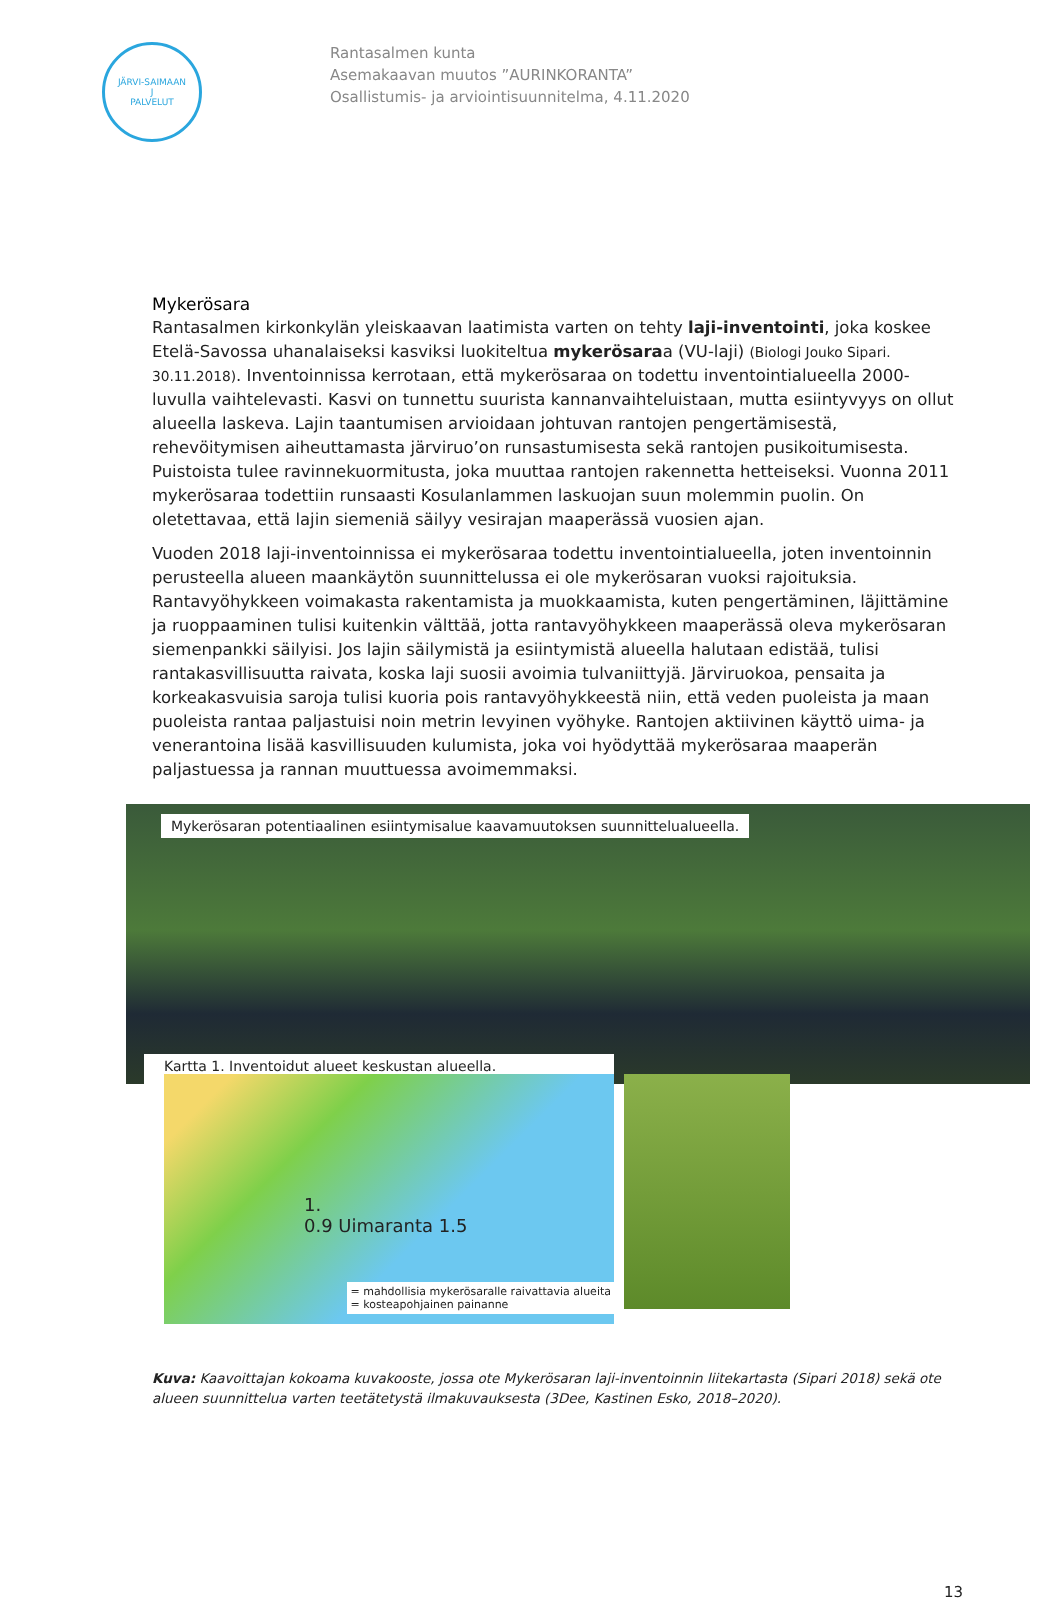JÄRVI-SAIMAAN
J
PALVELUT
Rantasalmen kunta
Asemakaavan muutos ”AURINKORANTA”
Osallistumis- ja arviointisuunnitelma, 4.11.2020
Mykerösara
Rantasalmen kirkonkylän yleiskaavan laatimista varten on tehty laji-inventointi, joka koskee Etelä-Savossa uhanalaiseksi kasviksi luokiteltua mykerösaraa (VU-laji) (Biologi Jouko Sipari. 30.11.2018). Inventoinnissa kerrotaan, että mykerösaraa on todettu inventointialueella 2000-luvulla vaihtelevasti. Kasvi on tunnettu suurista kannanvaihteluistaan, mutta esiintyvyys on ollut alueella laskeva. Lajin taantumisen arvioidaan johtuvan rantojen pengertämisestä, rehevöitymisen aiheuttamasta järviruo’on runsastumisesta sekä rantojen pusikoitumisesta. Puistoista tulee ravinnekuormitusta, joka muuttaa rantojen rakennetta hetteiseksi. Vuonna 2011 mykerösaraa todettiin runsaasti Kosulanlammen laskuojan suun molemmin puolin. On oletettavaa, että lajin siemeniä säilyy vesirajan maaperässä vuosien ajan.
Vuoden 2018 laji-inventoinnissa ei mykerösaraa todettu inventointialueella, joten inventoinnin perusteella alueen maankäytön suunnittelussa ei ole mykerösaran vuoksi rajoituksia. Rantavyöhykkeen voimakasta rakentamista ja muokkaamista, kuten pengertäminen, läjittämine ja ruoppaaminen tulisi kuitenkin välttää, jotta rantavyöhykkeen maaperässä oleva mykerösaran siemenpankki säilyisi. Jos lajin säilymistä ja esiintymistä alueella halutaan edistää, tulisi rantakasvillisuutta raivata, koska laji suosii avoimia tulvaniittyjä. Järviruokoa, pensaita ja korkeakasvuisia saroja tulisi kuoria pois rantavyöhykkeestä niin, että veden puoleista ja maan puoleista rantaa paljastuisi noin metrin levyinen vyöhyke. Rantojen aktiivinen käyttö uima- ja venerantoina lisää kasvillisuuden kulumista, joka voi hyödyttää mykerösaraa maaperän paljastuessa ja rannan muuttuessa avoimemmaksi.
Mykerösaran potentiaalinen esiintymisalue kaavamuutoksen suunnittelualueella.
Kartta 1. Inventoidut alueet keskustan alueella.
1.
0.9 Uimaranta 1.5
= mahdollisia mykerösaralle raivattavia alueita
= kosteapohjainen painanne
Kuva: Kaavoittajan kokoama kuvakooste, jossa ote Mykerösaran laji-inventoinnin liitekartasta (Sipari 2018) sekä ote alueen suunnittelua varten teetätetystä ilmakuvauksesta (3Dee, Kastinen Esko, 2018–2020).
13